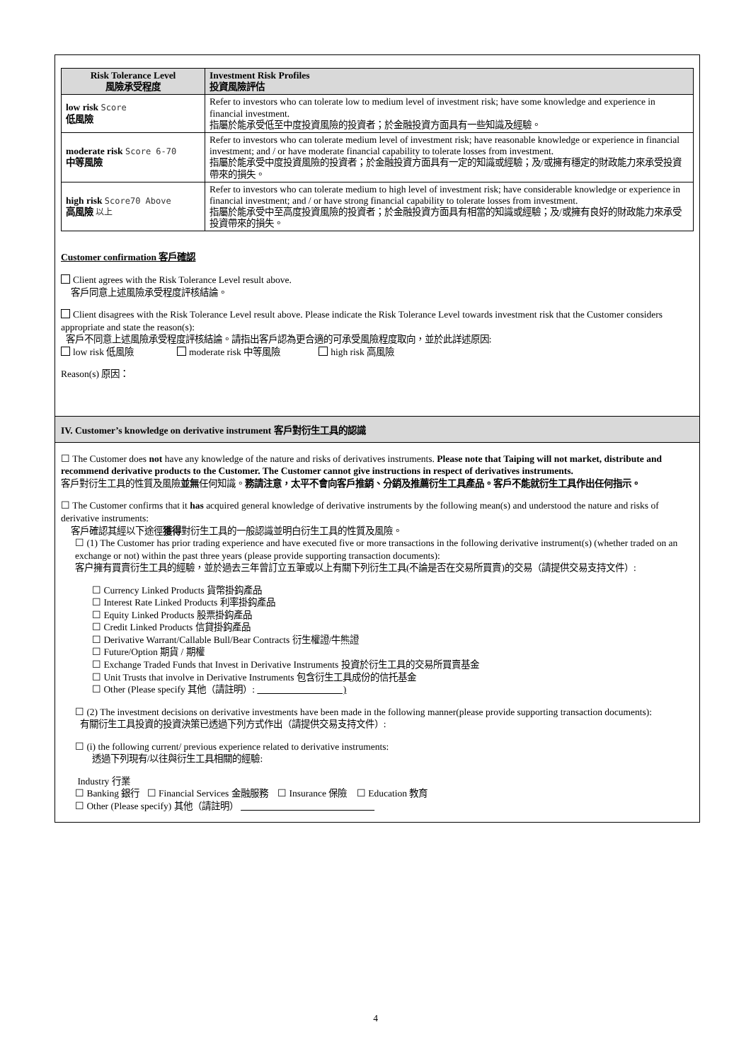| Risk Tolerance Level 風險承受程度 | Investment Risk Profiles 投資風險評估 |
| --- | --- |
| low risk Score 低風險 | Refer to investors who can tolerate low to medium level of investment risk; have some knowledge and experience in financial investment. 指屬於能承受低至中度投資風險的投資者；於金融投資方面具有一些知識及經驗。 |
| moderate risk Score 6-70 中等風險 | Refer to investors who can tolerate medium level of investment risk; have reasonable knowledge or experience in financial investment; and / or have moderate financial capability to tolerate losses from investment. 指屬於能承受中度投資風險的投資者；於金融投資方面具有一定的知識或經驗；及/或擁有穩定的財政能力來承受投資帶來的損失。 |
| high risk Score70 Above 高風險 以上 | Refer to investors who can tolerate medium to high level of investment risk; have considerable knowledge or experience in financial investment; and / or have strong financial capability to tolerate losses from investment. 指屬於能承受中至高度投資風險的投資者；於金融投資方面具有相當的知識或經驗；及/或擁有良好的財政能力來承受投資帶來的損失。 |
Customer confirmation 客戶確認
Client agrees with the Risk Tolerance Level result above.
客戶同意上述風險承受程度評核結論。
Client disagrees with the Risk Tolerance Level result above. Please indicate the Risk Tolerance Level towards investment risk that the Customer considers appropriate and state the reason(s):
客戶不同意上述風險承受程度評核結論。請指出客戶認為更合適的可承受風險程度取向，並於此詳述原因:
low risk 低風險 moderate risk 中等風險 high risk 高風險
Reason(s) 原因：
IV. Customer’s knowledge on derivative instrument 客戶對衍生工具的認識
☐ The Customer does not have any knowledge of the nature and risks of derivatives instruments. Please note that Taiping will not market, distribute and recommend derivative products to the Customer. The Customer cannot give instructions in respect of derivatives instruments.
客戶對衍生工具的性質及風險並無任何知識。務請注意，太平不會向客戶推銷、分銷及推薦衍生工具產品。客戶不能就衍生工具作出任何指示。
☐ The Customer confirms that it has acquired general knowledge of derivative instruments by the following mean(s) and understood the nature and risks of derivative instruments:
客戶確認其經以下途徑獲得對衍生工具的一般認識並明白衍生工具的性質及風險。
☐ (1) The Customer has prior trading experience and have executed five or more transactions in the following derivative instrument(s) (whether traded on an exchange or not) within the past three years (please provide supporting transaction documents):
客户擁有買賣衍生工具的經驗，並於過去三年曾訂立五筆或以上有關下列衍生工具(不論是否在交易所買賣)的交易（請提供交易支持文件）:
☐ Currency Linked Products 貨幣掛鈎產品
☐ Interest Rate Linked Products 利率掛鈎產品
☐ Equity Linked Products 股票掛鈎產品
☐ Credit Linked Products 信貸掛鈎產品
☐ Derivative Warrant/Callable Bull/Bear Contracts 衍生權證/牛熊證
☐ Future/Option 期貨 / 期權
☐ Exchange Traded Funds that Invest in Derivative Instruments 投資於衍生工具的交易所買賣基金
☐ Unit Trusts that involve in Derivative Instruments 包含衍生工具成份的信托基金
☐ Other (Please specify 其他（請註明）: )
☐ (2) The investment decisions on derivative investments have been made in the following manner(please provide supporting transaction documents):
有關衍生工具投資的投資決策已透過下列方式作出（請提供交易支持文件）:
☐ (i) the following current/ previous experience related to derivative instruments:
透過下列現有/以往與衍生工具相關的經驗:
Industry 行業
☐ Banking 銀行 ☐ Financial Services 金融服務 ☐ Insurance 保險 ☐ Education 教育
☐ Other (Please specify) 其他（請註明）
4